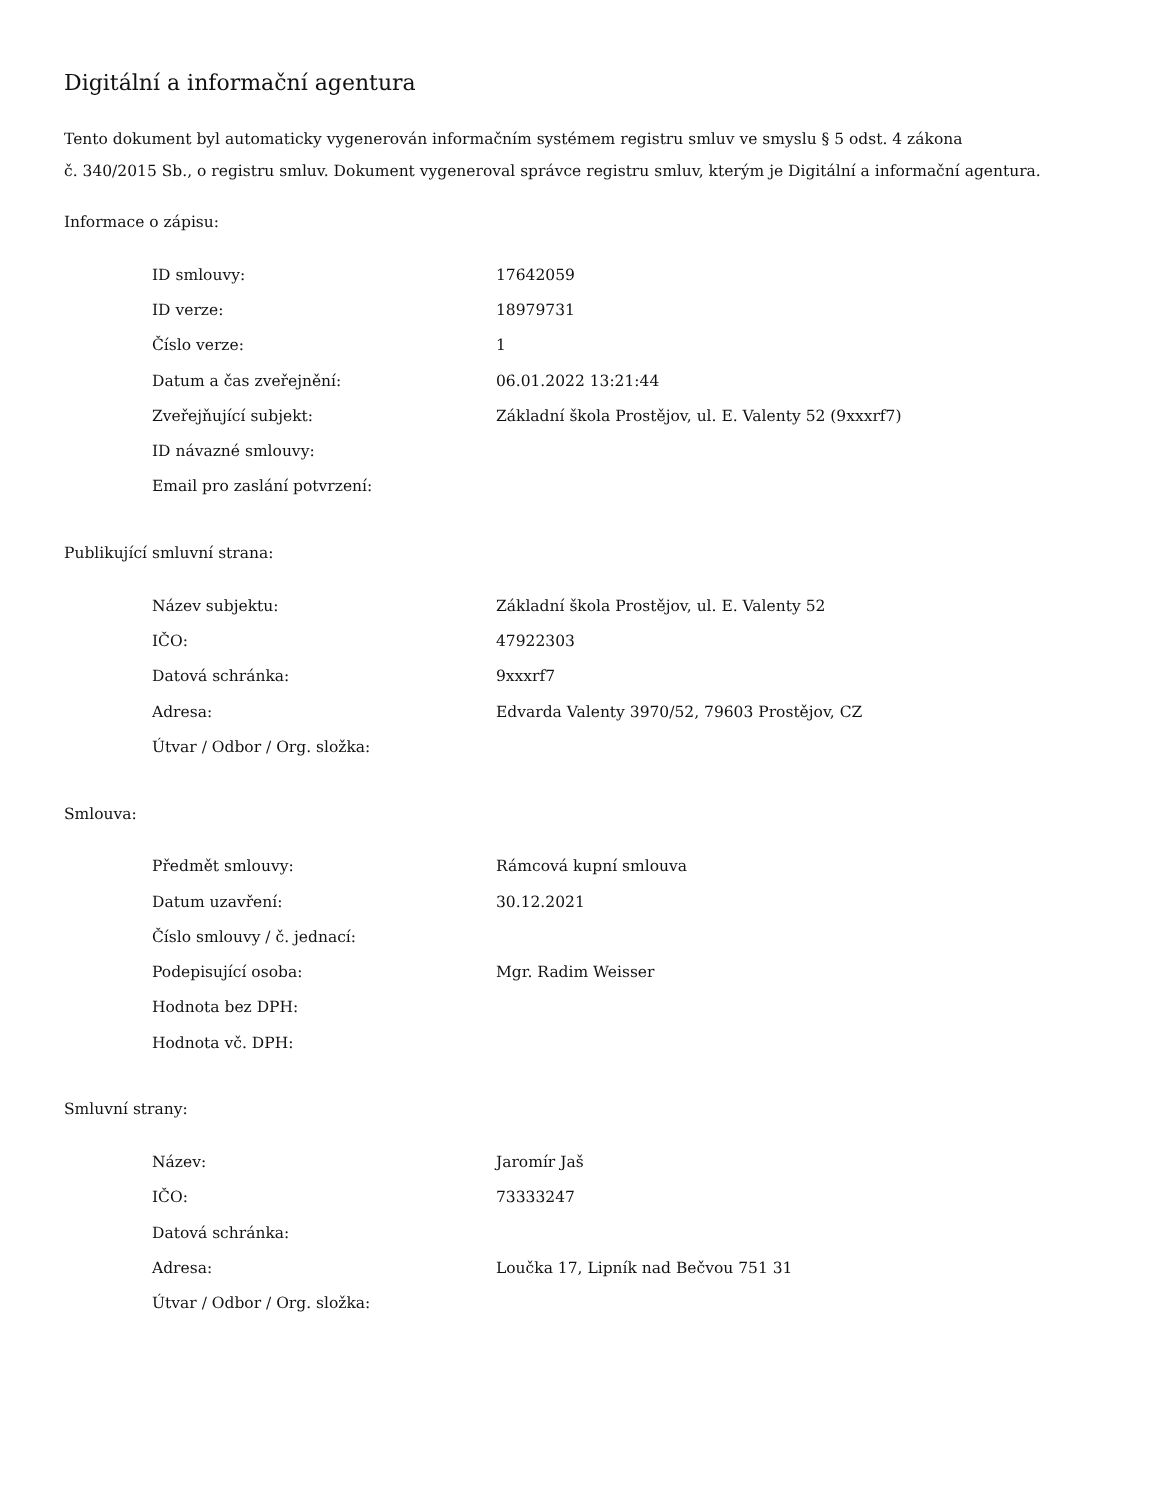Digitální a informační agentura
Tento dokument byl automaticky vygenerován informačním systémem registru smluv ve smyslu § 5 odst. 4 zákona
č. 340/2015 Sb., o registru smluv. Dokument vygeneroval správce registru smluv, kterým je Digitální a informační agentura.
Informace o zápisu:
| ID smlouvy: | 17642059 |
| ID verze: | 18979731 |
| Číslo verze: | 1 |
| Datum a čas zveřejnění: | 06.01.2022 13:21:44 |
| Zveřejňující subjekt: | Základní škola Prostějov, ul. E. Valenty 52 (9xxxrf7) |
| ID návazné smlouvy: | |
| Email pro zaslání potvrzení: | |
Publikující smluvní strana:
| Název subjektu: | Základní škola Prostějov, ul. E. Valenty 52 |
| IČO: | 47922303 |
| Datová schránka: | 9xxxrf7 |
| Adresa: | Edvarda Valenty 3970/52, 79603 Prostějov, CZ |
| Útvar / Odbor / Org. složka: | |
Smlouva:
| Předmět smlouvy: | Rámcová kupní smlouva |
| Datum uzavření: | 30.12.2021 |
| Číslo smlouvy / č. jednací: | |
| Podepisující osoba: | Mgr. Radim Weisser |
| Hodnota bez DPH: | |
| Hodnota vč. DPH: | |
Smluvní strany:
| Název: | Jaromír Jaš |
| IČO: | 73333247 |
| Datová schránka: | |
| Adresa: | Loučka 17, Lipník nad Bečvou 751 31 |
| Útvar / Odbor / Org. složka: | |